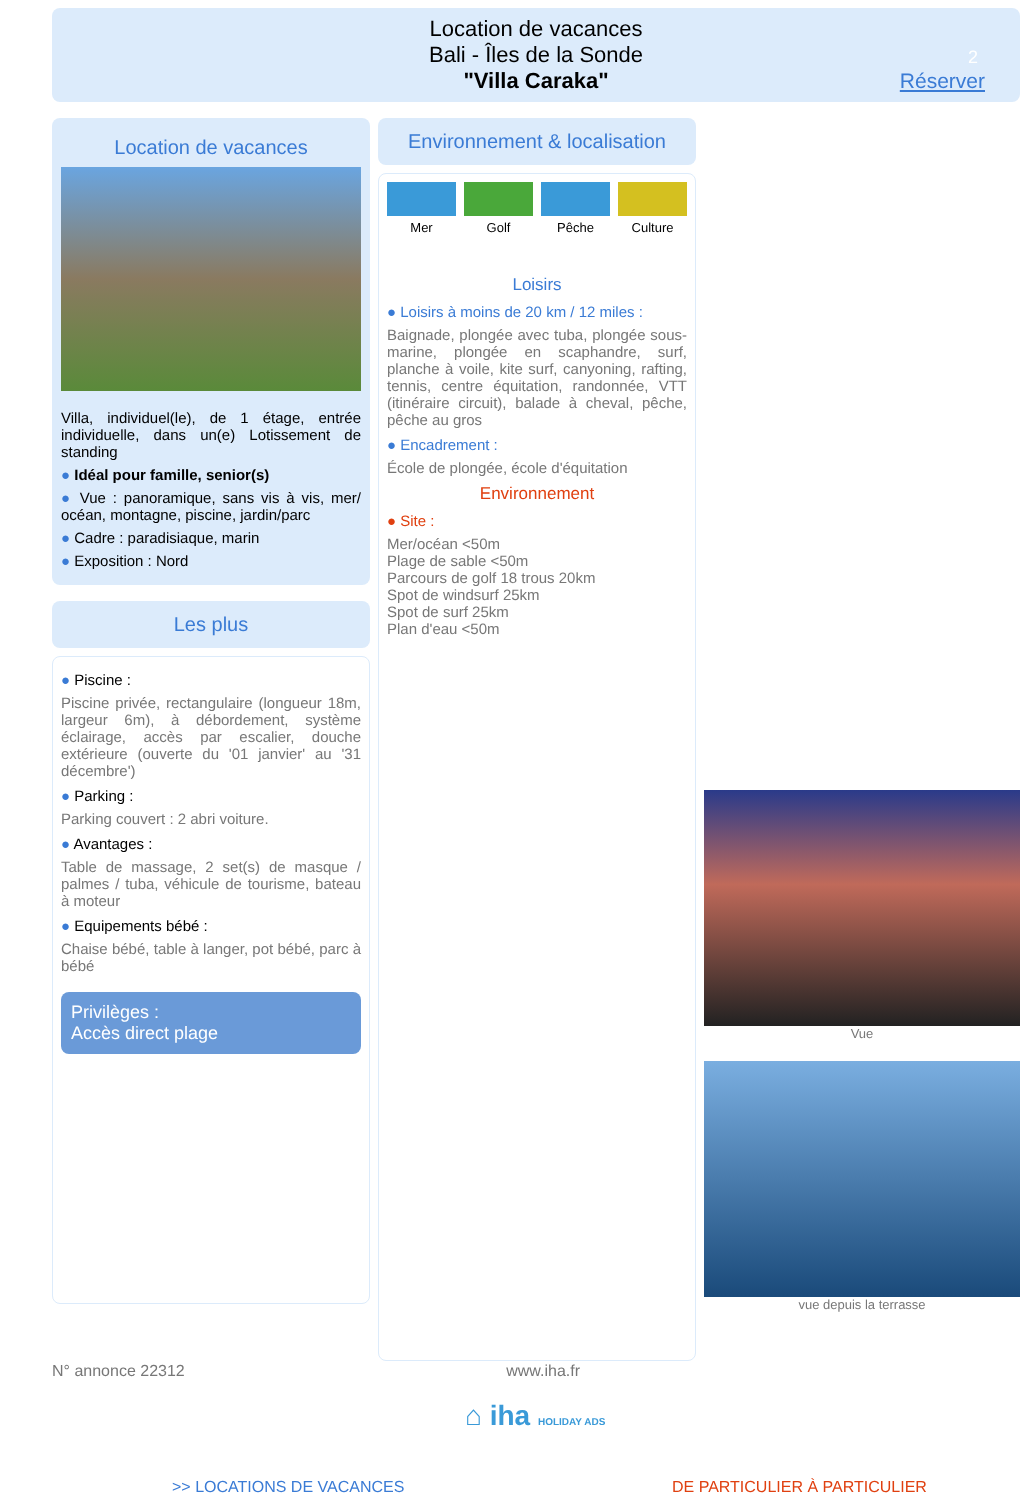Location de vacances
Bali - Îles de la Sonde
"Villa Caraka"
2
Réserver
Location de vacances
Villa, individuel(le), de 1 étage, entrée individuelle, dans un(e) Lotissement de standing
● Idéal pour famille, senior(s)
● Vue : panoramique, sans vis à vis, mer/ océan, montagne, piscine, jardin/parc
● Cadre : paradisiaque, marin
● Exposition : Nord
Les plus
● Piscine :
Piscine privée, rectangulaire (longueur 18m, largeur 6m), à débordement, système éclairage, accès par escalier, douche extérieure (ouverte du '01 janvier' au '31 décembre')
● Parking :
Parking couvert : 2 abri voiture.
● Avantages :
Table de massage, 2 set(s) de masque / palmes / tuba, véhicule de tourisme, bateau à moteur
● Equipements bébé :
Chaise bébé, table à langer, pot bébé, parc à bébé
Privilèges :
Accès direct plage
Environnement & localisation
Mer Golf Pêche Culture
Loisirs
● Loisirs à moins de 20 km / 12 miles :
Baignade, plongée avec tuba, plongée sous-marine, plongée en scaphandre, surf, planche à voile, kite surf, canyoning, rafting, tennis, centre équitation, randonnée, VTT (itinéraire circuit), balade à cheval, pêche, pêche au gros
● Encadrement :
École de plongée, école d'équitation
Environnement
● Site :
Mer/océan <50m
Plage de sable <50m
Parcours de golf 18 trous 20km
Spot de windsurf 25km
Spot de surf 25km
Plan d'eau <50m
Vue
vue depuis la terrasse
N° annonce 22312 www.iha.fr
⌂ iha HOLIDAY ADS
>> LOCATIONS DE VACANCES DE PARTICULIER À PARTICULIER